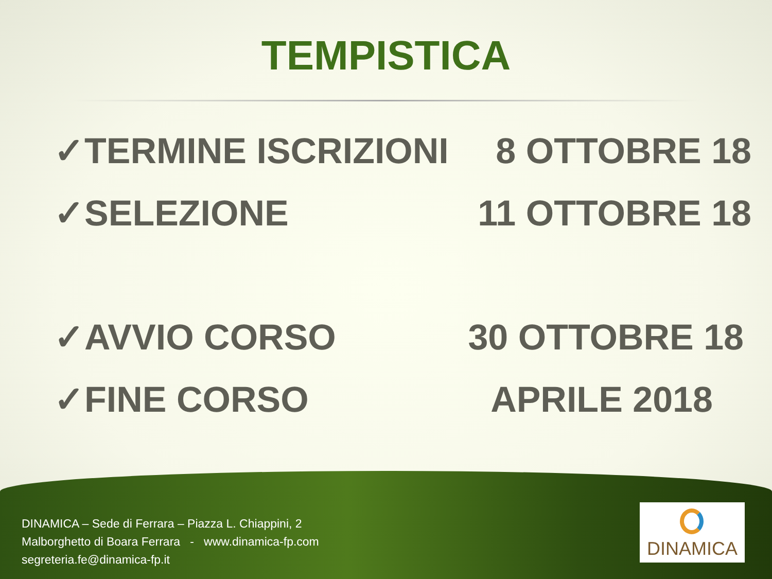TEMPISTICA
✓TERMINE ISCRIZIONI 8 OTTOBRE 18
✓SELEZIONE 11 OTTOBRE 18
✓AVVIO CORSO 30 OTTOBRE 18
✓FINE CORSO APRILE 2018
DINAMICA – Sede di Ferrara – Piazza L. Chiappini, 2
Malborghetto di Boara Ferrara - www.dinamica-fp.com
segreteria.fe@dinamica-fp.it
DINAMICA